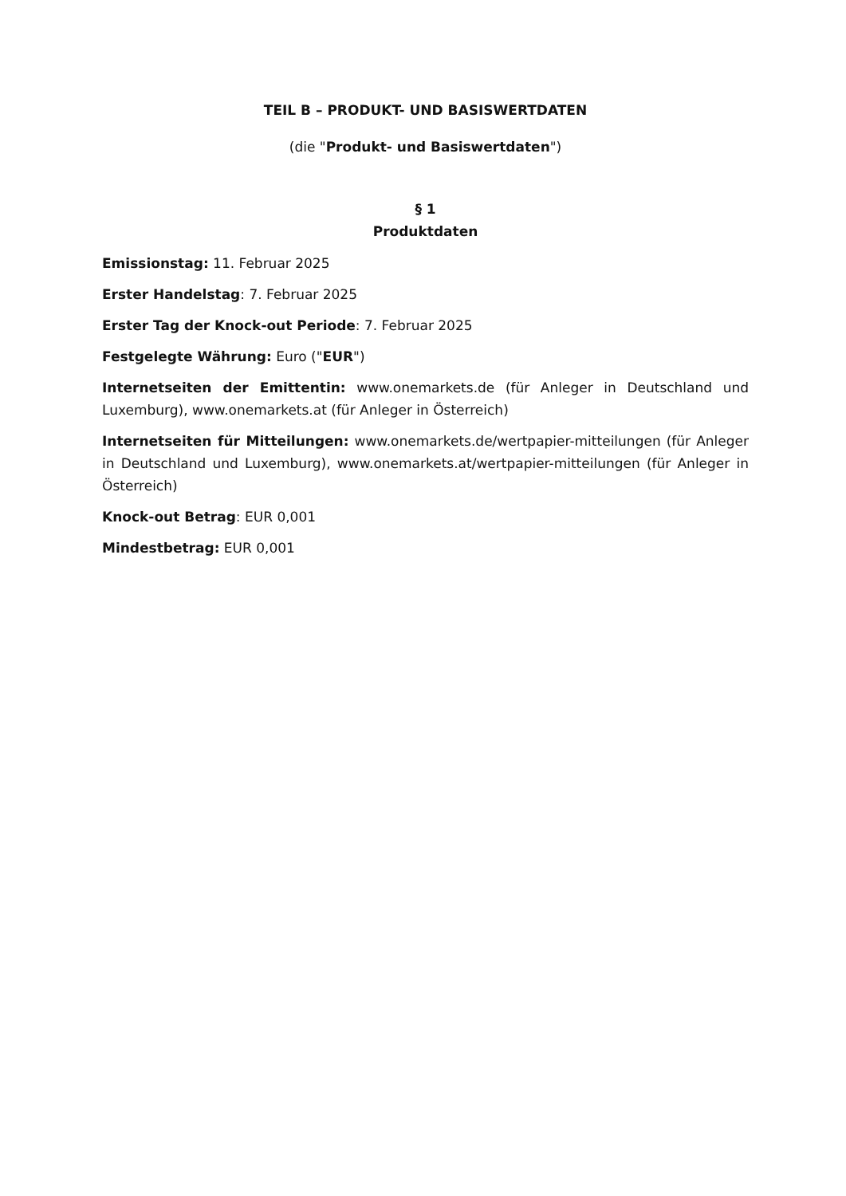TEIL B – PRODUKT- UND BASISWERTDATEN
(die "Produkt- und Basiswertdaten")
§ 1
Produktdaten
Emissionstag: 11. Februar 2025
Erster Handelstag: 7. Februar 2025
Erster Tag der Knock-out Periode: 7. Februar 2025
Festgelegte Währung: Euro ("EUR")
Internetseiten der Emittentin: www.onemarkets.de (für Anleger in Deutschland und Luxemburg), www.onemarkets.at (für Anleger in Österreich)
Internetseiten für Mitteilungen: www.onemarkets.de/wertpapier-mitteilungen (für Anleger in Deutschland und Luxemburg), www.onemarkets.at/wertpapier-mitteilungen (für Anleger in Österreich)
Knock-out Betrag: EUR 0,001
Mindestbetrag: EUR 0,001